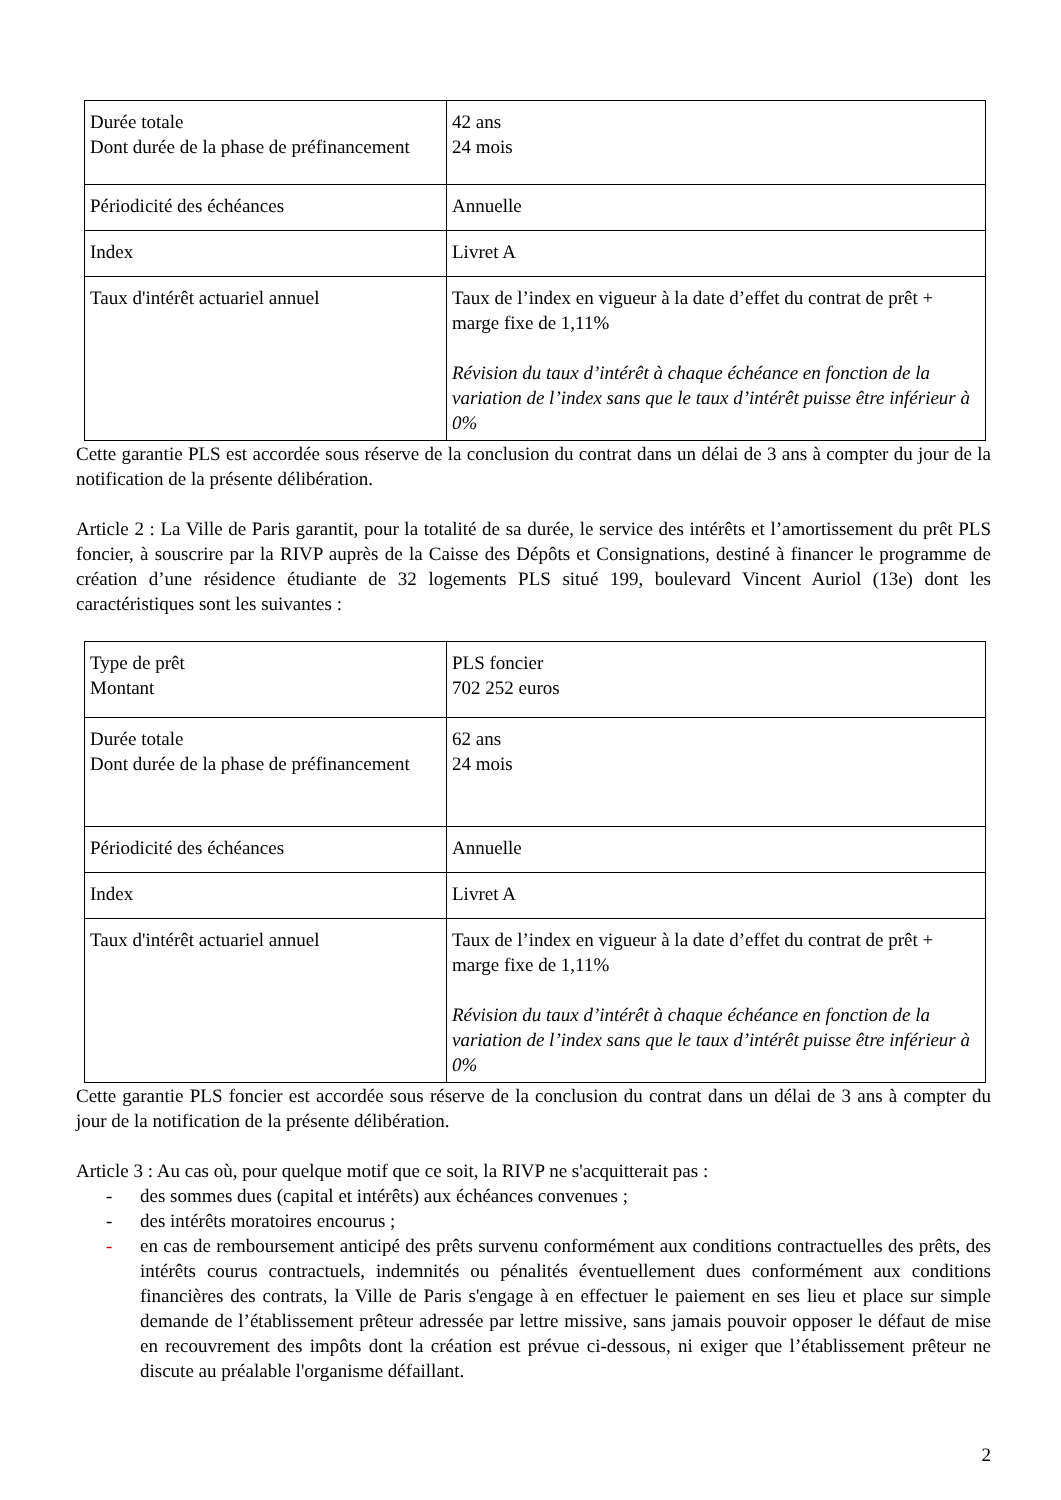| Durée totale Dont durée de la phase de préfinancement | 42 ans 24 mois |
| Périodicité des échéances | Annuelle |
| Index | Livret A |
| Taux d'intérêt actuariel annuel | Taux de l’index en vigueur à la date d’effet du contrat de prêt + marge fixe de 1,11% Révision du taux d’intérêt à chaque échéance en fonction de la variation de l’index sans que le taux d’intérêt puisse être inférieur à 0% |
Cette garantie PLS est accordée sous réserve de la conclusion du contrat dans un délai de 3 ans à compter du jour de la notification de la présente délibération.
Article 2 : La Ville de Paris garantit, pour la totalité de sa durée, le service des intérêts et l’amortissement du prêt PLS foncier, à souscrire par la RIVP auprès de la Caisse des Dépôts et Consignations, destiné à financer le programme de création d’une résidence étudiante de 32 logements PLS situé 199, boulevard Vincent Auriol (13e) dont les caractéristiques sont les suivantes :
| Type de prêt Montant | PLS foncier 702 252 euros |
| Durée totale Dont durée de la phase de préfinancement | 62 ans 24 mois |
| Périodicité des échéances | Annuelle |
| Index | Livret A |
| Taux d'intérêt actuariel annuel | Taux de l’index en vigueur à la date d’effet du contrat de prêt + marge fixe de 1,11% Révision du taux d’intérêt à chaque échéance en fonction de la variation de l’index sans que le taux d’intérêt puisse être inférieur à 0% |
Cette garantie PLS foncier est accordée sous réserve de la conclusion du contrat dans un délai de 3 ans à compter du jour de la notification de la présente délibération.
Article 3 : Au cas où, pour quelque motif que ce soit, la RIVP ne s'acquitterait pas :
- des sommes dues (capital et intérêts) aux échéances convenues ;
- des intérêts moratoires encourus ;
- en cas de remboursement anticipé des prêts survenu conformément aux conditions contractuelles des prêts, des intérêts courus contractuels, indemnités ou pénalités éventuellement dues conformément aux conditions financières des contrats, la Ville de Paris s'engage à en effectuer le paiement en ses lieu et place sur simple demande de l’établissement prêteur adressée par lettre missive, sans jamais pouvoir opposer le défaut de mise en recouvrement des impôts dont la création est prévue ci-dessous, ni exiger que l’établissement prêteur ne discute au préalable l'organisme défaillant.
2